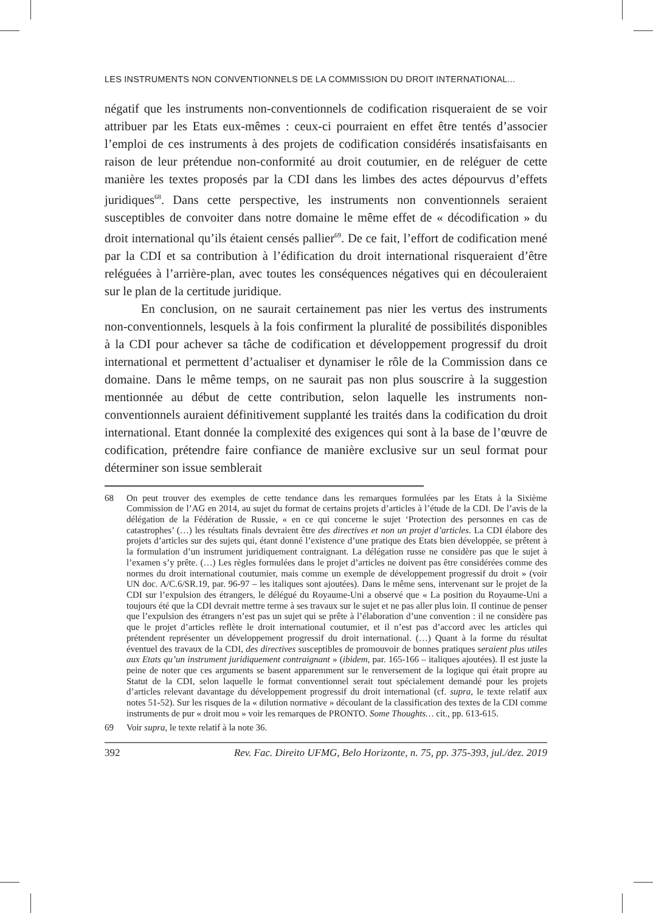LES INSTRUMENTS NON CONVENTIONNELS DE LA COMMISSION DU DROIT INTERNATIONAL...
négatif que les instruments non-conventionnels de codification risqueraient de se voir attribuer par les Etats eux-mêmes : ceux-ci pourraient en effet être tentés d’associer l’emploi de ces instruments à des projets de codification considérés insatisfaisants en raison de leur prétendue non-conformité au droit coutumier, en de reléguer de cette manière les textes proposés par la CDI dans les limbes des actes dépourvus d’effets juridiques<sup>68</sup>. Dans cette perspective, les instruments non conventionnels seraient susceptibles de convoiter dans notre domaine le même effet de « décodification » du droit international qu’ils étaient censés pallier<sup>69</sup>. De ce fait, l’effort de codification mené par la CDI et sa contribution à l’édification du droit international risqueraient d’être reléguées à l’arrière-plan, avec toutes les conséquences négatives qui en découleraient sur le plan de la certitude juridique.
En conclusion, on ne saurait certainement pas nier les vertus des instruments non-conventionnels, lesquels à la fois confirment la pluralité de possibilités disponibles à la CDI pour achever sa tâche de codification et développement progressif du droit international et permettent d’actualiser et dynamiser le rôle de la Commission dans ce domaine. Dans le même temps, on ne saurait pas non plus souscrire à la suggestion mentionnée au début de cette contribution, selon laquelle les instruments non-conventionnels auraient définitivement supplanté les traités dans la codification du droit international. Etant donnée la complexité des exigences qui sont à la base de l’œuvre de codification, prétendre faire confiance de manière exclusive sur un seul format pour déterminer son issue semblerait
68 On peut trouver des exemples de cette tendance dans les remarques formulées par les Etats à la Sixième Commission de l’AG en 2014, au sujet du format de certains projets d’articles à l’étude de la CDI. De l’avis de la délégation de la Fédération de Russie, « en ce qui concerne le sujet ‘Protection des personnes en cas de catastrophes’ (…) les résultats finals devraient être des directives et non un projet d’articles. La CDI élabore des projets d’articles sur des sujets qui, étant donné l’existence d’une pratique des Etats bien développée, se prêtent à la formulation d’un instrument juridiquement contraignant. La délégation russe ne considère pas que le sujet à l’examen s’y prête. (…) Les règles formulées dans le projet d’articles ne doivent pas être considérées comme des normes du droit international coutumier, mais comme un exemple de développement progressif du droit » (voir UN doc. A/C.6/SR.19, par. 96-97 – les italiques sont ajoutées). Dans le même sens, intervenant sur le projet de la CDI sur l’expulsion des étrangers, le délégué du Royaume-Uni a observé que « La position du Royaume-Uni a toujours été que la CDI devrait mettre terme à ses travaux sur le sujet et ne pas aller plus loin. Il continue de penser que l’expulsion des étrangers n’est pas un sujet qui se prête à l’élaboration d’une convention : il ne considère pas que le projet d’articles reflète le droit international coutumier, et il n’est pas d’accord avec les articles qui prétendent représenter un développement progressif du droit international. (…) Quant à la forme du résultat éventuel des travaux de la CDI, des directives susceptibles de promouvoir de bonnes pratiques seraient plus utiles aux Etats qu’un instrument juridiquement contraignant » (ibidem, par. 165-166 – italiques ajoutées). Il est juste la peine de noter que ces arguments se basent apparemment sur le renversement de la logique qui était propre au Statut de la CDI, selon laquelle le format conventionnel serait tout spécialement demandé pour les projets d’articles relevant davantage du développement progressif du droit international (cf. supra, le texte relatif aux notes 51-52). Sur les risques de la « dilution normative » découlant de la classification des textes de la CDI comme instruments de pur « droit mou » voir les remarques de PRONTO. Some Thoughts… cit., pp. 613-615.
69 Voir supra, le texte relatif à la note 36.
392 Rev. Fac. Direito UFMG, Belo Horizonte, n. 75, pp. 375-393, jul./dez. 2019